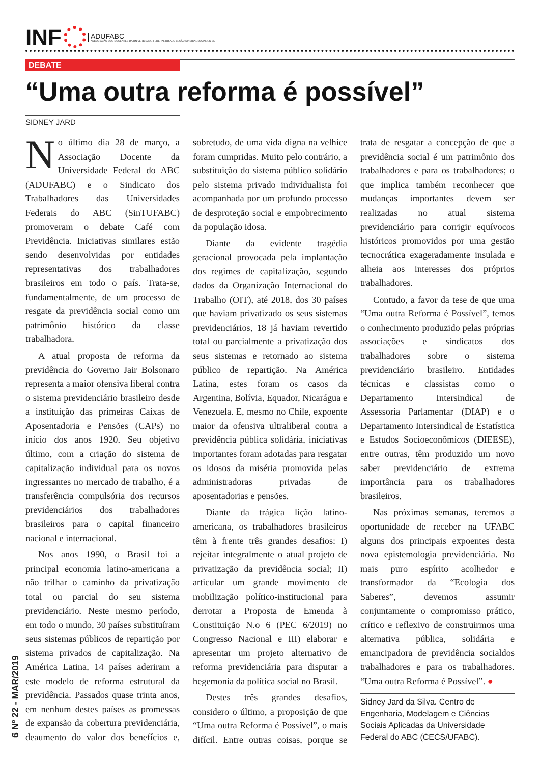INF
ADUFABC
ASSOCIAÇÃO DOS DOCENTES DA UNIVERSIDADE FEDERAL DO ABC SEÇÃO SINDICAL DO ANDES-SN
DEBATE
“Uma outra reforma é possível”
SIDNEY JARD
No último dia 28 de março, a Associação Docente da Universidade Federal do ABC (ADUFABC) e o Sindicato dos Trabalhadores das Universidades Federais do ABC (SinTUFABC) promoveram o debate Café com Previdência. Iniciativas similares estão sendo desenvolvidas por entidades representativas dos trabalhadores brasileiros em todo o país. Trata-se, fundamentalmente, de um processo de resgate da previdência social como um patrimônio histórico da classe trabalhadora.
A atual proposta de reforma da previdência do Governo Jair Bolsonaro representa a maior ofensiva liberal contra o sistema previdenciário brasileiro desde a instituição das primeiras Caixas de Aposentadoria e Pensões (CAPs) no início dos anos 1920. Seu objetivo último, com a criação do sistema de capitalização individual para os novos ingressantes no mercado de trabalho, é a transferência compulsória dos recursos previdenciários dos trabalhadores brasileiros para o capital financeiro nacional e internacional.
Nos anos 1990, o Brasil foi a principal economia latino-americana a não trilhar o caminho da privatização total ou parcial do seu sistema previdenciário. Neste mesmo período, em todo o mundo, 30 países substituíram seus sistemas públicos de repartição por sistema privados de capitalização. Na América Latina, 14 países aderiram a este modelo de reforma estrutural da previdência. Passados quase trinta anos, em nenhum destes países as promessas de expansão da cobertura previdenciária, deaumento do valor dos benefícios e, sobretudo, de uma vida digna na velhice foram cumpridas. Muito pelo contrário, a substituição do sistema público solidário pelo sistema privado individualista foi acompanhada por um profundo processo de desproteção social e empobrecimento da população idosa.
Diante da evidente tragédia geracional provocada pela implantação dos regimes de capitalização, segundo dados da Organização Internacional do Trabalho (OIT), até 2018, dos 30 países que haviam privatizado os seus sistemas previdenciários, 18 já haviam revertido total ou parcialmente a privatização dos seus sistemas e retornado ao sistema público de repartição. Na América Latina, estes foram os casos da Argentina, Bolívia, Equador, Nicarágua e Venezuela. E, mesmo no Chile, expoente maior da ofensiva ultraliberal contra a previdência pública solidária, iniciativas importantes foram adotadas para resgatar os idosos da miséria promovida pelas administradoras privadas de aposentadorias e pensões.
Diante da trágica lição latino-americana, os trabalhadores brasileiros têm à frente três grandes desafios: I) rejeitar integralmente o atual projeto de privatização da previdência social; II) articular um grande movimento de mobilização político-institucional para derrotar a Proposta de Emenda à Constituição N.o 6 (PEC 6/2019) no Congresso Nacional e III) elaborar e apresentar um projeto alternativo de reforma previdenciária para disputar a hegemonia da política social no Brasil.
Destes três grandes desafios, considero o último, a proposição de que “Uma outra Reforma é Possível”, o mais difícil. Entre outras coisas, porque se trata de resgatar a concepção de que a previdência social é um patrimônio dos trabalhadores e para os trabalhadores; o que implica também reconhecer que mudanças importantes devem ser realizadas no atual sistema previdenciário para corrigir equívocos históricos promovidos por uma gestão tecnocrática exageradamente insulada e alheia aos interesses dos próprios trabalhadores.
Contudo, a favor da tese de que uma “Uma outra Reforma é Possível”, temos o conhecimento produzido pelas próprias associações e sindicatos dos trabalhadores sobre o sistema previdenciário brasileiro. Entidades técnicas e classistas como o Departamento Intersindical de Assessoria Parlamentar (DIAP) e o Departamento Intersindical de Estatística e Estudos Socioeconômicos (DIEESE), entre outras, têm produzido um novo saber previdenciário de extrema importância para os trabalhadores brasileiros.
Nas próximas semanas, teremos a oportunidade de receber na UFABC alguns dos principais expoentes desta nova epistemologia previdenciária. No mais puro espírito acolhedor e transformador da “Ecologia dos Saberes”, devemos assumir conjuntamente o compromisso prático, crítico e reflexivo de construirmos uma alternativa pública, solidária e emancipadora de previdência socialdos trabalhadores e para os trabalhadores. “Uma outra Reforma é Possível”. ●
Sidney Jard da Silva. Centro de Engenharia, Modelagem e Ciências Sociais Aplicadas da Universidade Federal do ABC (CECS/UFABC).
6 Nº 22 - MAR/2019